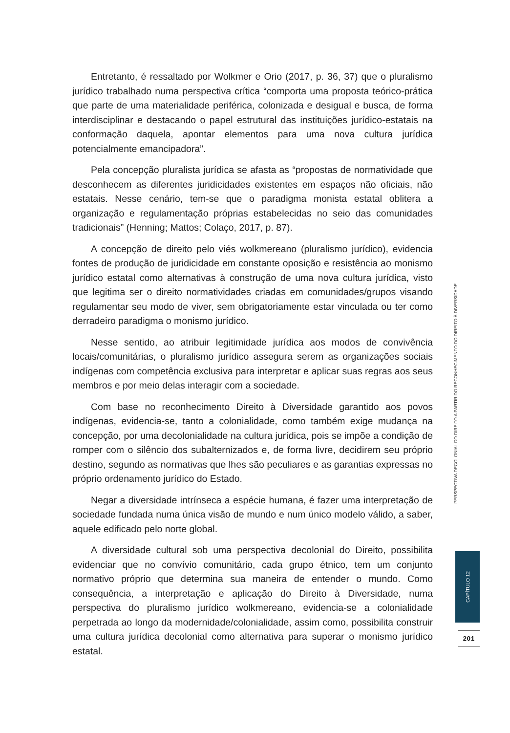Entretanto, é ressaltado por Wolkmer e Orio (2017, p. 36, 37) que o pluralismo jurídico trabalhado numa perspectiva crítica “comporta uma proposta teórico-prática que parte de uma materialidade periférica, colonizada e desigual e busca, de forma interdisciplinar e destacando o papel estrutural das instituições jurídico-estatais na conformação daquela, apontar elementos para uma nova cultura jurídica potencialmente emancipadora”.
Pela concepção pluralista jurídica se afasta as “propostas de normatividade que desconhecem as diferentes juridicidades existentes em espaços não oficiais, não estatais. Nesse cenário, tem-se que o paradigma monista estatal oblitera a organização e regulamentação próprias estabelecidas no seio das comunidades tradicionais” (Henning; Mattos; Colaço, 2017, p. 87).
A concepção de direito pelo viés wolkmereano (pluralismo jurídico), evidencia fontes de produção de juridicidade em constante oposição e resistência ao monismo jurídico estatal como alternativas à construção de uma nova cultura jurídica, visto que legitima ser o direito normatividades criadas em comunidades/grupos visando regulamentar seu modo de viver, sem obrigatoriamente estar vinculada ou ter como derradeiro paradigma o monismo jurídico.
Nesse sentido, ao atribuir legitimidade jurídica aos modos de convivência locais/comunitárias, o pluralismo jurídico assegura serem as organizações sociais indígenas com competência exclusiva para interpretar e aplicar suas regras aos seus membros e por meio delas interagir com a sociedade.
Com base no reconhecimento Direito à Diversidade garantido aos povos indígenas, evidencia-se, tanto a colonialidade, como também exige mudança na concepção, por uma decolonialidade na cultura jurídica, pois se impõe a condição de romper com o silêncio dos subalternizados e, de forma livre, decidirem seu próprio destino, segundo as normativas que lhes são peculiares e as garantias expressas no próprio ordenamento jurídico do Estado.
Negar a diversidade intrínseca a espécie humana, é fazer uma interpretação de sociedade fundada numa única visão de mundo e num único modelo válido, a saber, aquele edificado pelo norte global.
A diversidade cultural sob uma perspectiva decolonial do Direito, possibilita evidenciar que no convívio comunitário, cada grupo étnico, tem um conjunto normativo próprio que determina sua maneira de entender o mundo. Como consequência, a interpretação e aplicação do Direito à Diversidade, numa perspectiva do pluralismo jurídico wolkmereano, evidencia-se a colonialidade perpetrada ao longo da modernidade/colonialidade, assim como, possibilita construir uma cultura jurídica decolonial como alternativa para superar o monismo jurídico estatal.
PERSPECTIVA DECOLONIAL DO DIREITO A PARTIR DO RECONHECIMENTO DO DIREITO À DIVERSIDADE
CAPÍTULO 12
201